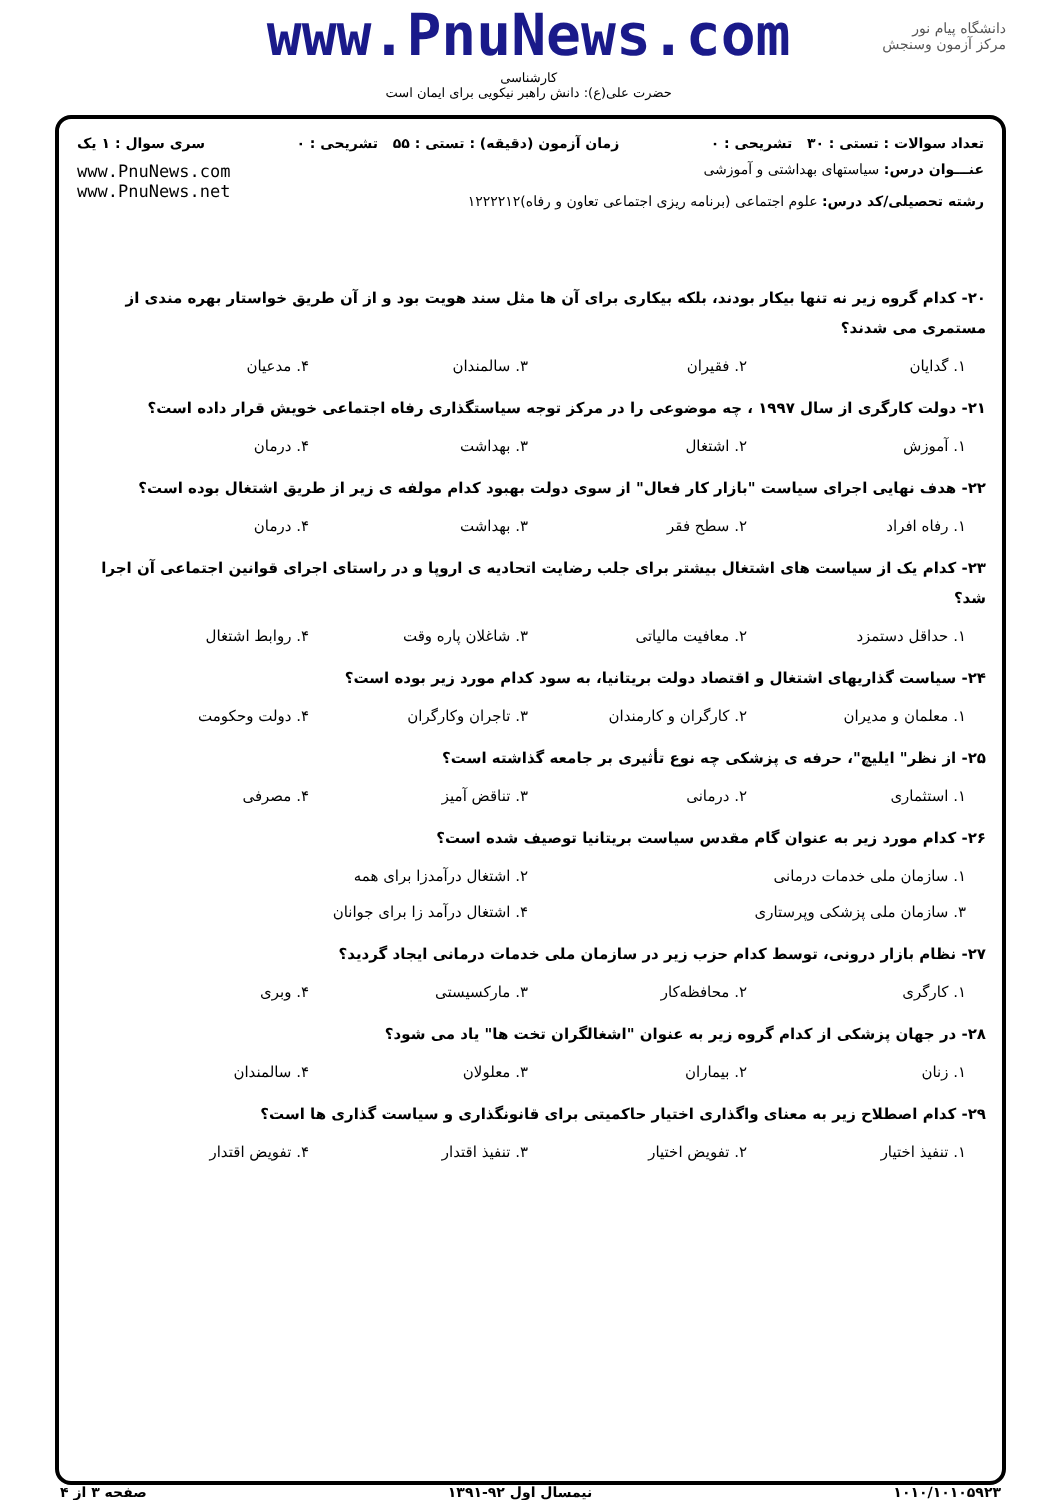دانشگاه پیام نور
مرکز آزمون وسنجش
www.PnuNews.com
کارشناسی
حضرت علی(ع): دانش راهبر نیکویی برای ایمان است
تعداد سوالات : تستی : ۳۰ تشریحی : ۰ زمان آزمون (دقیقه) : تستی : ۵۵ تشریحی : ۰ سری سوال : ۱ یک
عنـــوان درس: سیاستهای بهداشتی و آموزشی
رشته تحصیلی/کد درس: علوم اجتماعی (برنامه ریزی اجتماعی تعاون و رفاه)۱۲۲۲۲۱۲
www.PnuNews.com
www.PnuNews.net
۲۰- کدام گروه زیر نه تنها بیکار بودند، بلکه بیکاری برای آن ها مثل سند هویت بود و از آن طریق خواستار بهره مندی از مستمری می شدند؟
۱. گدایان ۲. فقیران ۳. سالمندان ۴. مدعیان
۲۱- دولت کارگری از سال ۱۹۹۷ ، چه موضوعی را در مرکز توجه سیاستگذاری رفاه اجتماعی خویش قرار داده است؟
۱. آموزش ۲. اشتغال ۳. بهداشت ۴. درمان
۲۲- هدف نهایی اجرای سیاست "بازار کار فعال" از سوی دولت بهبود کدام مولفه ی زیر از طریق اشتغال بوده است؟
۱. رفاه افراد ۲. سطح فقر ۳. بهداشت ۴. درمان
۲۳- کدام یک از سیاست های اشتغال بیشتر برای جلب رضایت اتحادیه ی اروپا و در راستای اجرای قوانین اجتماعی آن اجرا شد؟
۱. حداقل دستمزد ۲. معافیت مالیاتی ۳. شاغلان پاره وقت ۴. روابط اشتغال
۲۴- سیاست گذاریهای اشتغال و اقتصاد دولت بریتانیا، به سود کدام مورد زیر بوده است؟
۱. معلمان و مدیران ۲. کارگران و کارمندان ۳. تاجران وکارگران ۴. دولت وحکومت
۲۵- از نظر" ایلیچ"، حرفه ی پزشکی چه نوع تأثیری بر جامعه گذاشته است؟
۱. استثماری ۲. درمانی ۳. تناقض آمیز ۴. مصرفی
۲۶- کدام مورد زیر به عنوان گام مقدس سیاست بریتانیا توصیف شده است؟
۱. سازمان ملی خدمات درمانی ۲. اشتغال درآمدزا برای همه
۳. سازمان ملی پزشکی وپرستاری ۴. اشتغال درآمد زا برای جوانان
۲۷- نظام بازار درونی، توسط کدام حزب زیر در سازمان ملی خدمات درمانی ایجاد گردید؟
۱. کارگری ۲. محافظه‌کار ۳. مارکسیستی ۴. وبری
۲۸- در جهان پزشکی از کدام گروه زیر به عنوان "اشغالگران تخت ها" یاد می شود؟
۱. زنان ۲. بیماران ۳. معلولان ۴. سالمندان
۲۹- کدام اصطلاح زیر به معنای واگذاری اختیار حاکمیتی برای قانونگذاری و سیاست گذاری ها است؟
۱. تنفیذ اختیار ۲. تفویض اختیار ۳. تنفیذ اقتدار ۴. تفویض اقتدار
۱۰۱۰/۱۰۱۰۵۹۲۳ نیمسال اول ۹۲-۱۳۹۱ صفحه ۳ از ۴